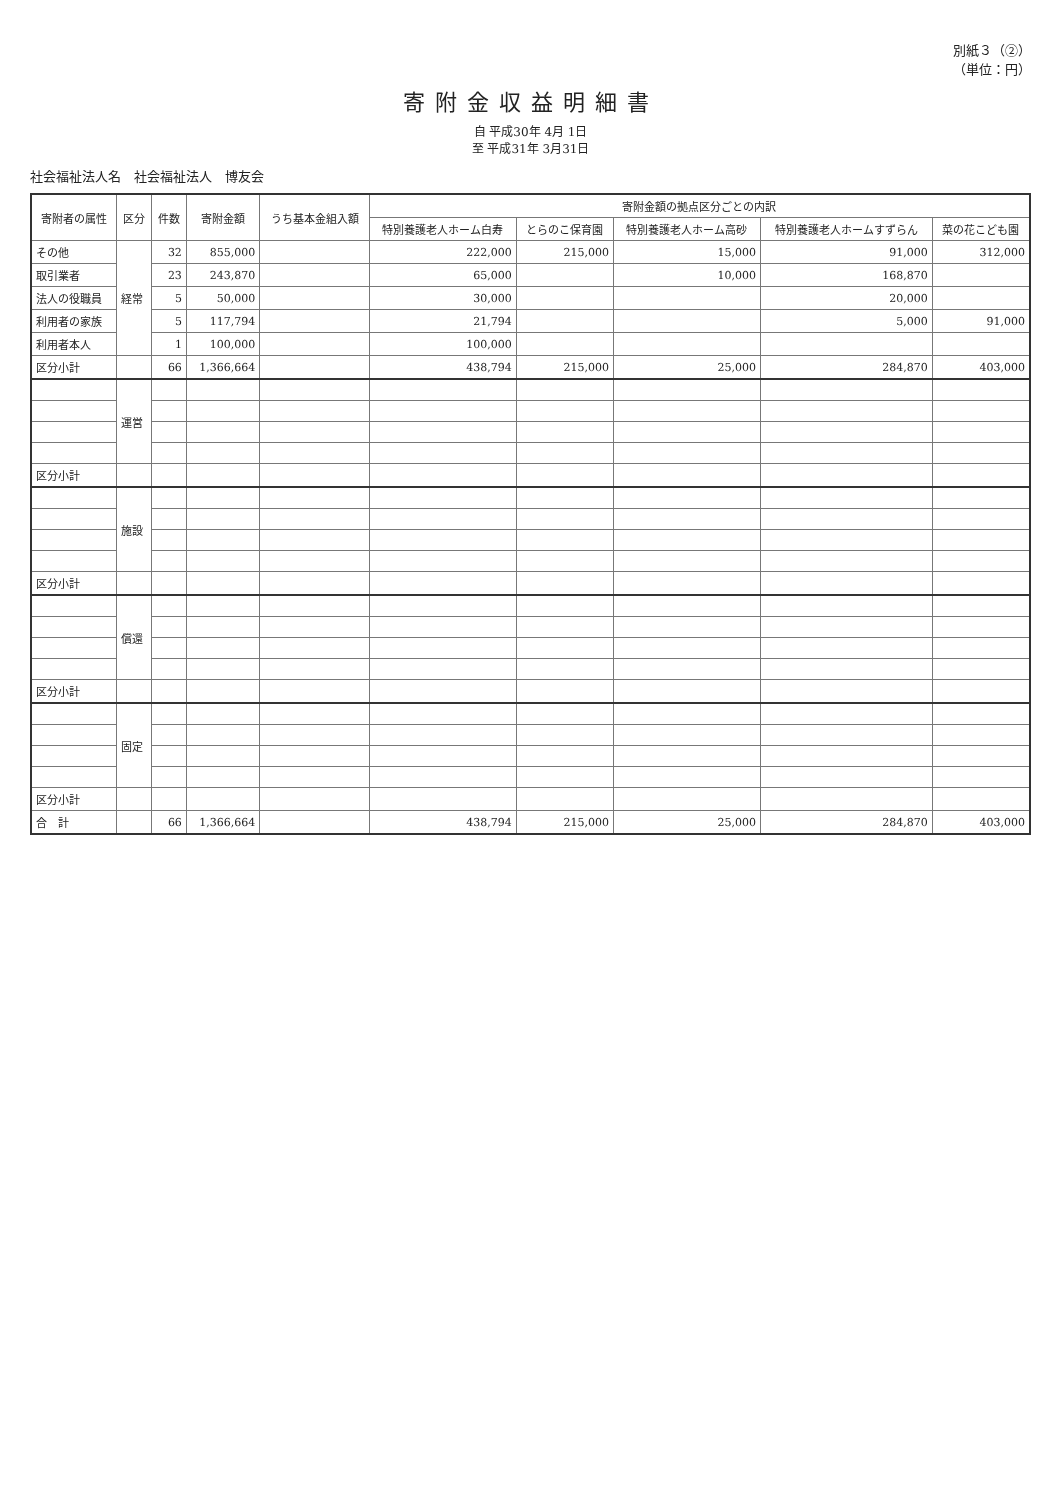別紙３（②）
（単位：円）
寄附金収益明細書
自 平成30年 4月 1日
至 平成31年 3月31日
社会福祉法人名　社会福祉法人　博友会
| 寄附者の属性 | 区分 | 件数 | 寄附金額 | うち基本金組入額 | 寄附金額の拠点区分ごとの内訳 | | | | |
| --- | --- | --- | --- | --- | --- | --- | --- | --- | --- |
| | | | | | 特別養護老人ホーム白寿 | とらのこ保育園 | 特別養護老人ホーム高砂 | 特別養護老人ホームすずらん | 菜の花こども園 |
| その他 | 経常 | 32 | 855,000 | | 222,000 | 215,000 | 15,000 | 91,000 | 312,000 |
| 取引業者 | | 23 | 243,870 | | 65,000 | | 10,000 | 168,870 | |
| 法人の役職員 | | 5 | 50,000 | | 30,000 | | | 20,000 | |
| 利用者の家族 | | 5 | 117,794 | | 21,794 | | | 5,000 | 91,000 |
| 利用者本人 | | 1 | 100,000 | | 100,000 | | | | |
| 区分小計 | | 66 | 1,366,664 | | 438,794 | 215,000 | 25,000 | 284,870 | 403,000 |
| | 運営 | | | | | | | | |
| 区分小計 | | | | | | | | | |
| | 施設 | | | | | | | | |
| 区分小計 | | | | | | | | | |
| | 償還 | | | | | | | | |
| 区分小計 | | | | | | | | | |
| | 固定 | | | | | | | | |
| 区分小計 | | | | | | | | | |
| 合 計 | | 66 | 1,366,664 | | 438,794 | 215,000 | 25,000 | 284,870 | 403,000 |